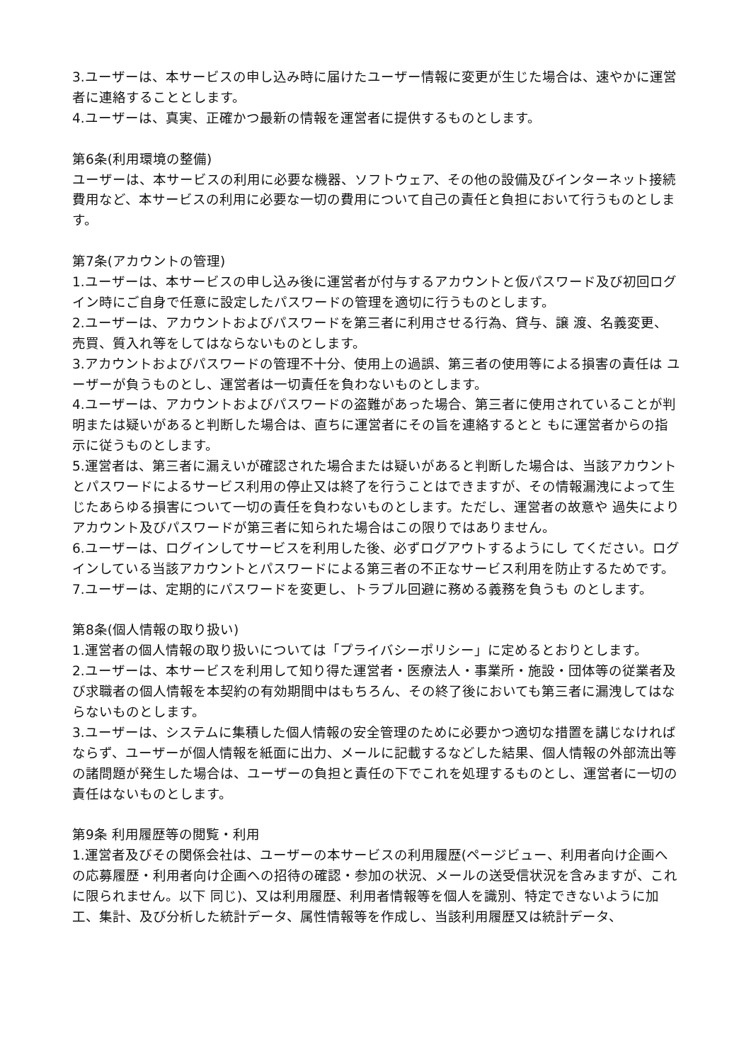3.ユーザーは、本サービスの申し込み時に届けたユーザー情報に変更が生じた場合は、速やかに運営 者に連絡することとします。
4.ユーザーは、真実、正確かつ最新の情報を運営者に提供するものとします。
第6条(利用環境の整備)
ユーザーは、本サービスの利用に必要な機器、ソフトウェア、その他の設備及びインターネット接続費用など、本サービスの利用に必要な一切の費用について自己の責任と負担において行うものとします。
第7条(アカウントの管理)
1.ユーザーは、本サービスの申し込み後に運営者が付与するアカウントと仮パスワード及び初回ログイン時にご自身で任意に設定したパスワードの管理を適切に行うものとします。
2.ユーザーは、アカウントおよびパスワードを第三者に利用させる行為、貸与、譲 渡、名義変更、売買、質入れ等をしてはならないものとします。
3.アカウントおよびパスワードの管理不十分、使用上の過誤、第三者の使用等による損害の責任は ユーザーが負うものとし、運営者は一切責任を負わないものとします。
4.ユーザーは、アカウントおよびパスワードの盗難があった場合、第三者に使用されていることが判明または疑いがあると判断した場合は、直ちに運営者にその旨を連絡するとと もに運営者からの指示に従うものとします。
5.運営者は、第三者に漏えいが確認された場合または疑いがあると判断した場合は、当該アカウントとパスワードによるサービス利用の停止又は終了を行うことはできますが、その情報漏洩によって生じたあらゆる損害について一切の責任を負わないものとします。ただし、運営者の故意や 過失によりアカウント及びパスワードが第三者に知られた場合はこの限りではありません。
6.ユーザーは、ログインしてサービスを利用した後、必ずログアウトするようにし てください。ログインしている当該アカウントとパスワードによる第三者の不正なサービス利用を防止するためです。
7.ユーザーは、定期的にパスワードを変更し、トラブル回避に務める義務を負うも のとします。
第8条(個人情報の取り扱い)
1.運営者の個人情報の取り扱いについては「プライバシーポリシー」に定めるとおりとします。
2.ユーザーは、本サービスを利用して知り得た運営者・医療法人・事業所・施設・団体等の従業者及び求職者の個人情報を本契約の有効期間中はもちろん、その終了後においても第三者に漏洩してはならないものとします。
3.ユーザーは、システムに集積した個人情報の安全管理のために必要かつ適切な措置を講じなければならず、ユーザーが個人情報を紙面に出力、メールに記載するなどした結果、個人情報の外部流出等の諸問題が発生した場合は、ユーザーの負担と責任の下でこれを処理するものとし、運営者に一切の責任はないものとします。
第9条 利用履歴等の閲覧・利用
1.運営者及びその関係会社は、ユーザーの本サービスの利用履歴(ページビュー、利用者向け企画への応募履歴・利用者向け企画への招待の確認・参加の状況、メールの送受信状況を含みますが、これに限られません。以下 同じ)、又は利用履歴、利用者情報等を個人を識別、特定できないように加工、集計、及び分析した統計データ、属性情報等を作成し、当該利用履歴又は統計データ、